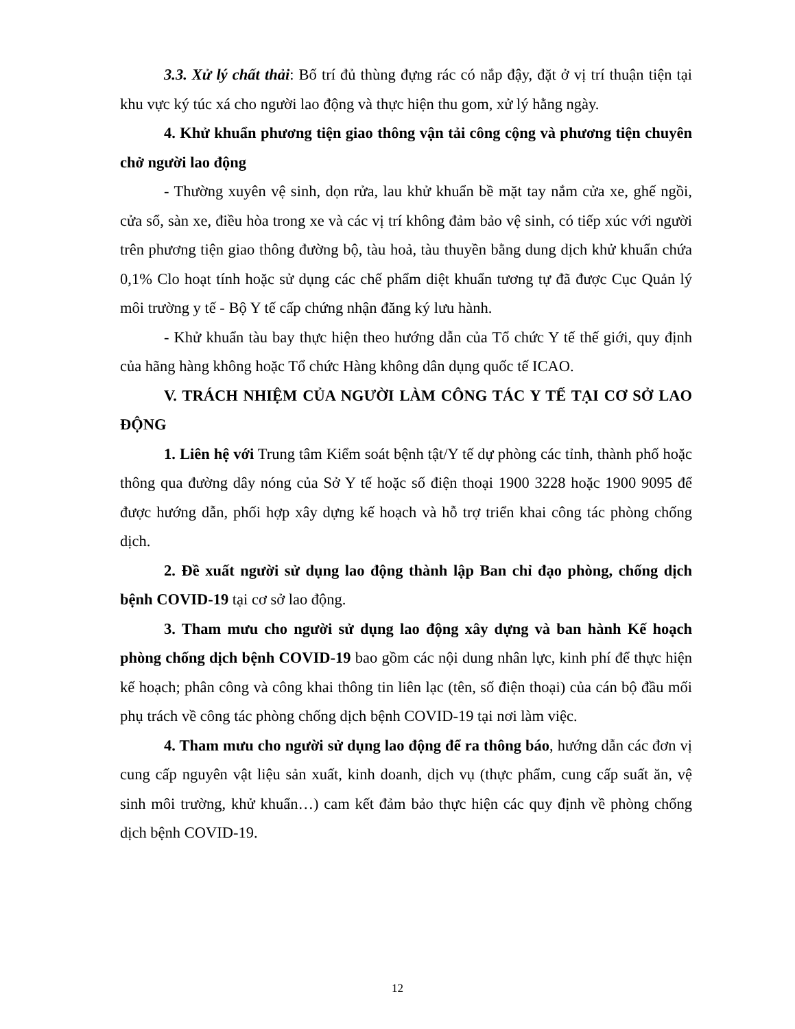3.3. Xử lý chất thải: Bố trí đủ thùng đựng rác có nắp đậy, đặt ở vị trí thuận tiện tại khu vực ký túc xá cho người lao động và thực hiện thu gom, xử lý hằng ngày.
4. Khử khuẩn phương tiện giao thông vận tải công cộng và phương tiện chuyên chở người lao động
- Thường xuyên vệ sinh, dọn rửa, lau khử khuẩn bề mặt tay nắm cửa xe, ghế ngồi, cửa sổ, sàn xe, điều hòa trong xe và các vị trí không đảm bảo vệ sinh, có tiếp xúc với người trên phương tiện giao thông đường bộ, tàu hoả, tàu thuyền bằng dung dịch khử khuẩn chứa 0,1% Clo hoạt tính hoặc sử dụng các chế phẩm diệt khuẩn tương tự đã được Cục Quản lý môi trường y tế - Bộ Y tế cấp chứng nhận đăng ký lưu hành.
- Khử khuẩn tàu bay thực hiện theo hướng dẫn của Tổ chức Y tế thế giới, quy định của hãng hàng không hoặc Tổ chức Hàng không dân dụng quốc tế ICAO.
V. TRÁCH NHIỆM CỦA NGƯỜI LÀM CÔNG TÁC Y TẾ TẠI CƠ SỞ LAO ĐỘNG
1. Liên hệ với Trung tâm Kiểm soát bệnh tật/Y tế dự phòng các tỉnh, thành phố hoặc thông qua đường dây nóng của Sở Y tế hoặc số điện thoại 1900 3228 hoặc 1900 9095 để được hướng dẫn, phối hợp xây dựng kế hoạch và hỗ trợ triển khai công tác phòng chống dịch.
2. Đề xuất người sử dụng lao động thành lập Ban chỉ đạo phòng, chống dịch bệnh COVID-19 tại cơ sở lao động.
3. Tham mưu cho người sử dụng lao động xây dựng và ban hành Kế hoạch phòng chống dịch bệnh COVID-19 bao gồm các nội dung nhân lực, kinh phí để thực hiện kế hoạch; phân công và công khai thông tin liên lạc (tên, số điện thoại) của cán bộ đầu mối phụ trách về công tác phòng chống dịch bệnh COVID-19 tại nơi làm việc.
4. Tham mưu cho người sử dụng lao động để ra thông báo, hướng dẫn các đơn vị cung cấp nguyên vật liệu sản xuất, kinh doanh, dịch vụ (thực phẩm, cung cấp suất ăn, vệ sinh môi trường, khử khuẩn…) cam kết đảm bảo thực hiện các quy định về phòng chống dịch bệnh COVID-19.
12